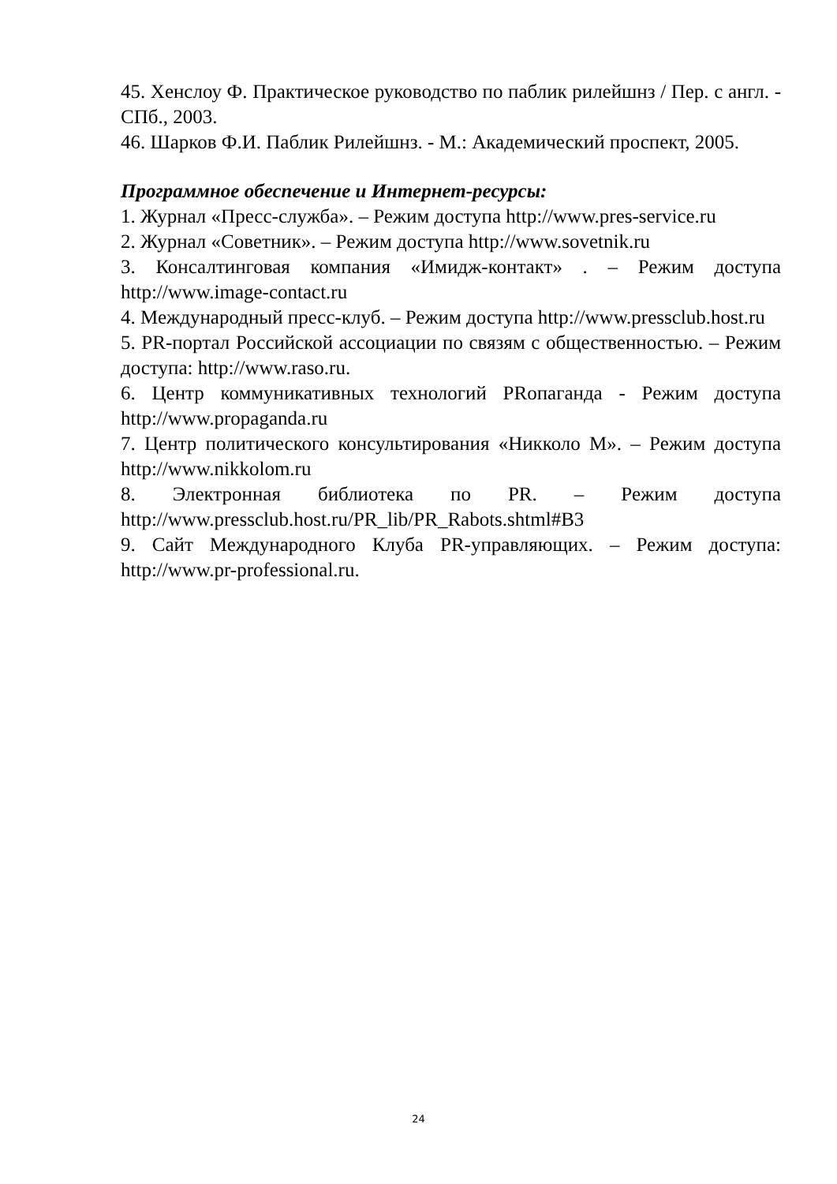45. Хенслоу Ф. Практическое руководство по паблик рилейшнз / Пер. с англ. - СПб., 2003.
46. Шарков Ф.И. Паблик Рилейшнз. - М.: Академический проспект, 2005.
Программное обеспечение и Интернет-ресурсы:
1. Журнал «Пресс-служба». – Режим доступа http://www.pres-service.ru
2. Журнал «Советник». – Режим доступа http://www.sovetnik.ru
3. Консалтинговая компания «Имидж-контакт» . – Режим доступа http://www.image-contact.ru
4. Международный пресс-клуб. – Режим доступа http://www.pressclub.host.ru
5. PR-портал Российской ассоциации по связям с общественностью. – Режим доступа: http://www.raso.ru.
6. Центр коммуникативных технологий PRопаганда - Режим доступа http://www.propaganda.ru
7. Центр политического консультирования «Никколо М». – Режим доступа http://www.nikkolom.ru
8. Электронная библиотека по PR. – Режим доступа http://www.pressclub.host.ru/PR_lib/PR_Rabots.shtml#B3
9. Сайт Международного Клуба PR-управляющих. – Режим доступа: http://www.pr-professional.ru.
24